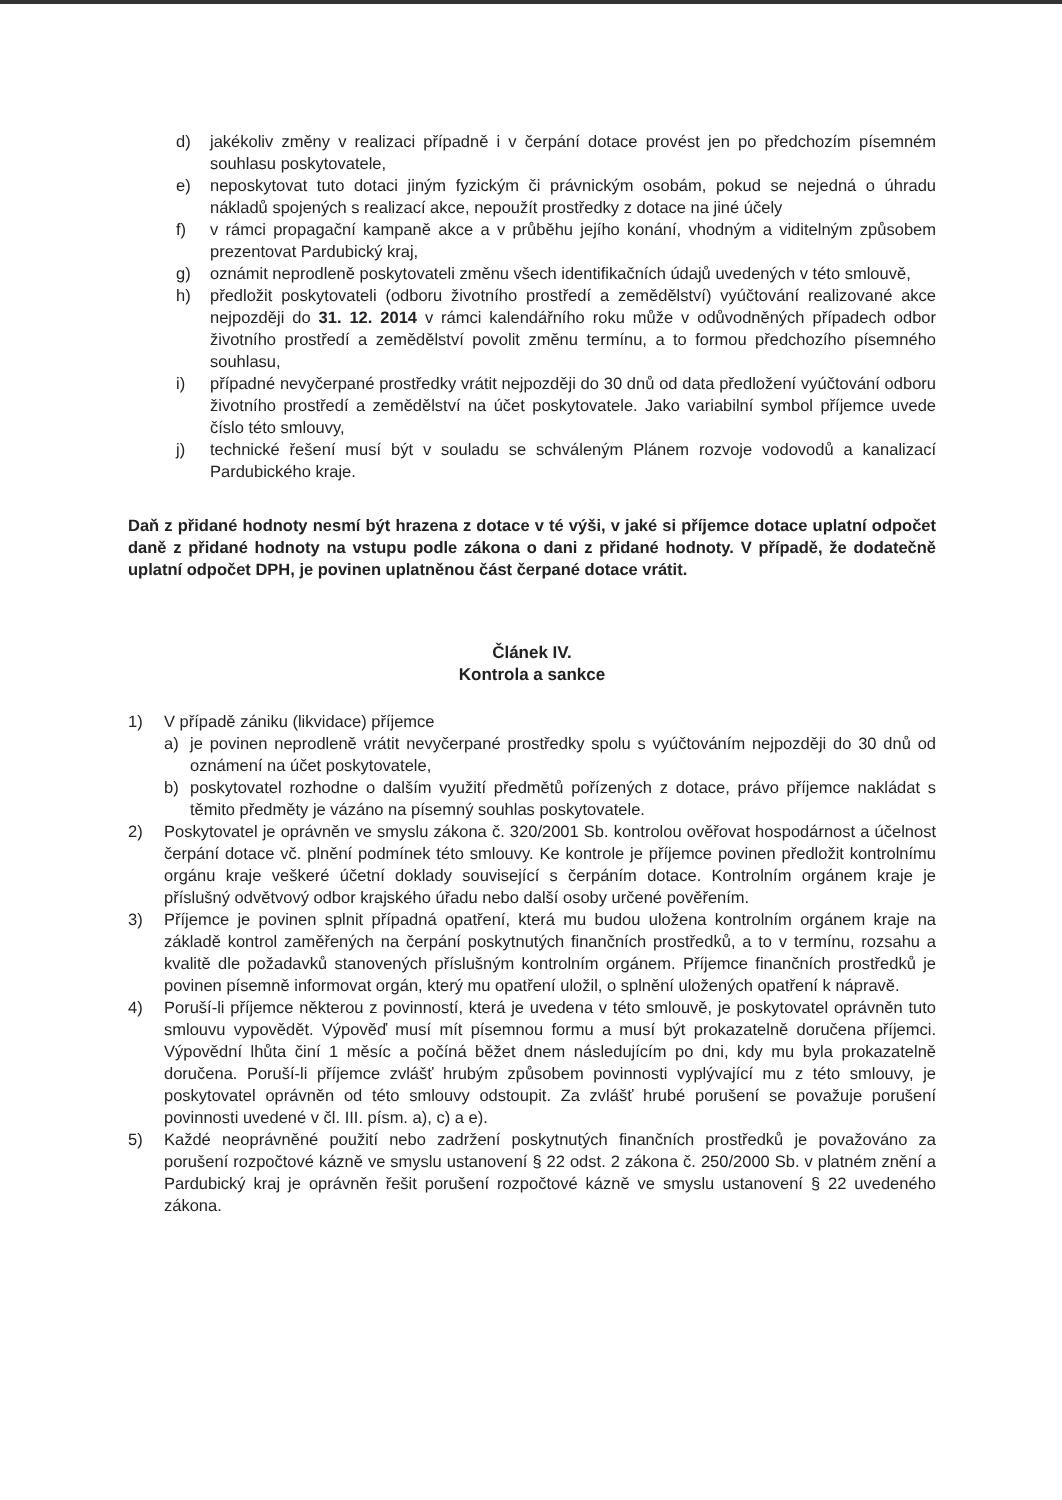d) jakékoliv změny v realizaci případně i v čerpání dotace provést jen po předchozím písemném souhlasu poskytovatele,
e) neposkytovat tuto dotaci jiným fyzickým či právnickým osobám, pokud se nejedná o úhradu nákladů spojených s realizací akce, nepoužít prostředky z dotace na jiné účely
f) v rámci propagační kampaně akce a v průběhu jejího konání, vhodným a viditelným způsobem prezentovat Pardubický kraj,
g) oznámit neprodleně poskytovateli změnu všech identifikačních údajů uvedených v této smlouvě,
h) předložit poskytovateli (odboru životního prostředí a zemědělství) vyúčtování realizované akce nejpozději do 31. 12. 2014 v rámci kalendářního roku může v odůvodněných případech odbor životního prostředí a zemědělství povolit změnu termínu, a to formou předchozího písemného souhlasu,
i) případné nevyčerpané prostředky vrátit nejpozději do 30 dnů od data předložení vyúčtování odboru životního prostředí a zemědělství na účet poskytovatele. Jako variabilní symbol příjemce uvede číslo této smlouvy,
j) technické řešení musí být v souladu se schváleným Plánem rozvoje vodovodů a kanalizací Pardubického kraje.
Daň z přidané hodnoty nesmí být hrazena z dotace v té výši, v jaké si příjemce dotace uplatní odpočet daně z přidané hodnoty na vstupu podle zákona o dani z přidané hodnoty. V případě, že dodatečně uplatní odpočet DPH, je povinen uplatněnou část čerpané dotace vrátit.
Článek IV.
Kontrola a sankce
1) V případě zániku (likvidace) příjemce
a) je povinen neprodleně vrátit nevyčerpané prostředky spolu s vyúčtováním nejpozději do 30 dnů od oznámení na účet poskytovatele,
b) poskytovatel rozhodne o dalším využití předmětů pořízených z dotace, právo příjemce nakládat s těmito předměty je vázáno na písemný souhlas poskytovatele.
2) Poskytovatel je oprávněn ve smyslu zákona č. 320/2001 Sb. kontrolou ověřovat hospodárnost a účelnost čerpání dotace vč. plnění podmínek této smlouvy. Ke kontrole je příjemce povinen předložit kontrolnímu orgánu kraje veškeré účetní doklady související s čerpáním dotace. Kontrolním orgánem kraje je příslušný odvětvový odbor krajského úřadu nebo další osoby určené pověřením.
3) Příjemce je povinen splnit případná opatření, která mu budou uložena kontrolním orgánem kraje na základě kontrol zaměřených na čerpání poskytnutých finančních prostředků, a to v termínu, rozsahu a kvalitě dle požadavků stanovených příslušným kontrolním orgánem. Příjemce finančních prostředků je povinen písemně informovat orgán, který mu opatření uložil, o splnění uložených opatření k nápravě.
4) Poruší-li příjemce některou z povinností, která je uvedena v této smlouvě, je poskytovatel oprávněn tuto smlouvu vypovědět. Výpověď musí mít písemnou formu a musí být prokazatelně doručena příjemci. Výpovědní lhůta činí 1 měsíc a počíná běžet dnem následujícím po dni, kdy mu byla prokazatelně doručena. Poruší-li příjemce zvlášť hrubým způsobem povinnosti vyplývající mu z této smlouvy, je poskytovatel oprávněn od této smlouvy odstoupit. Za zvlášť hrubé porušení se považuje porušení povinnosti uvedené v čl. III. písm. a), c) a e).
5) Každé neoprávněné použití nebo zadržení poskytnutých finančních prostředků je považováno za porušení rozpočtové kázně ve smyslu ustanovení § 22 odst. 2 zákona č. 250/2000 Sb. v platném znění a Pardubický kraj je oprávněn řešit porušení rozpočtové kázně ve smyslu ustanovení § 22 uvedeného zákona.